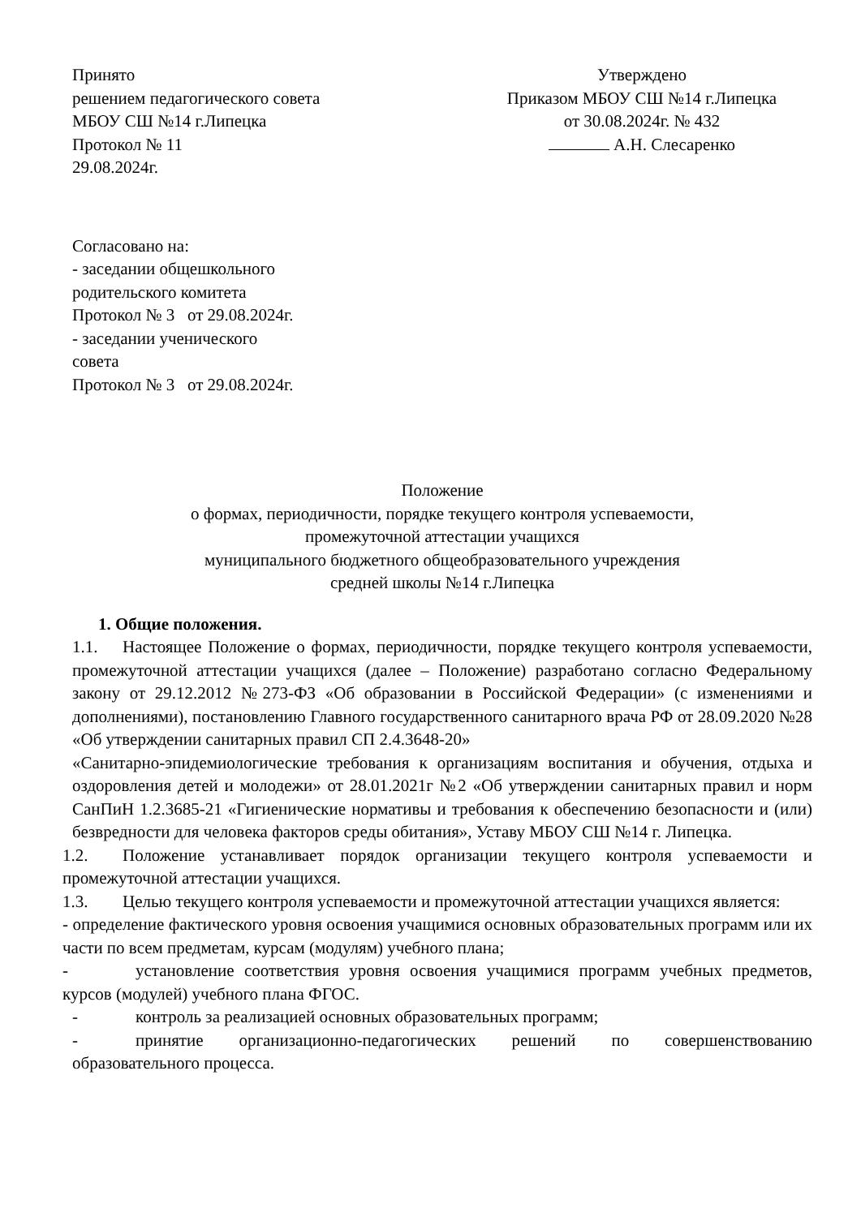Принято
решением педагогического совета
МБОУ СШ №14 г.Липецка
Протокол № 11
29.08.2024г.
Утверждено
Приказом МБОУ СШ №14 г.Липецка
от 30.08.2024г. № 432
А.Н. Слесаренко
Согласовано на:
- заседании общешкольного
родительского комитета
Протокол № 3 от 29.08.2024г.
- заседании ученического
совета
Протокол № 3 от 29.08.2024г.
Положение
о формах, периодичности, порядке текущего контроля успеваемости,
промежуточной аттестации учащихся
муниципального бюджетного общеобразовательного учреждения
средней школы №14 г.Липецка
1. Общие положения.
1.1. Настоящее Положение о формах, периодичности, порядке текущего контроля успеваемости, промежуточной аттестации учащихся (далее – Положение) разработано согласно Федеральному закону от 29.12.2012 №273-ФЗ «Об образовании в Российской Федерации» (с изменениями и дополнениями), постановлению Главного государственного санитарного врача РФ от 28.09.2020 №28 «Об утверждении санитарных правил СП 2.4.3648-20»
«Санитарно-эпидемиологические требования к организациям воспитания и обучения, отдыха и оздоровления детей и молодежи» от 28.01.2021г №2 «Об утверждении санитарных правил и норм СанПиН 1.2.3685-21 «Гигиенические нормативы и требования к обеспечению безопасности и (или) безвредности для человека факторов среды обитания», Уставу МБОУ СШ №14 г. Липецка.
1.2. Положение устанавливает порядок организации текущего контроля успеваемости и промежуточной аттестации учащихся.
1.3. Целью текущего контроля успеваемости и промежуточной аттестации учащихся является:
- определение фактического уровня освоения учащимися основных образовательных программ или их части по всем предметам, курсам (модулям) учебного плана;
- установление соответствия уровня освоения учащимися программ учебных предметов, курсов (модулей) учебного плана ФГОС.
- контроль за реализацией основных образовательных программ;
- принятие организационно-педагогических решений по совершенствованию образовательного процесса.